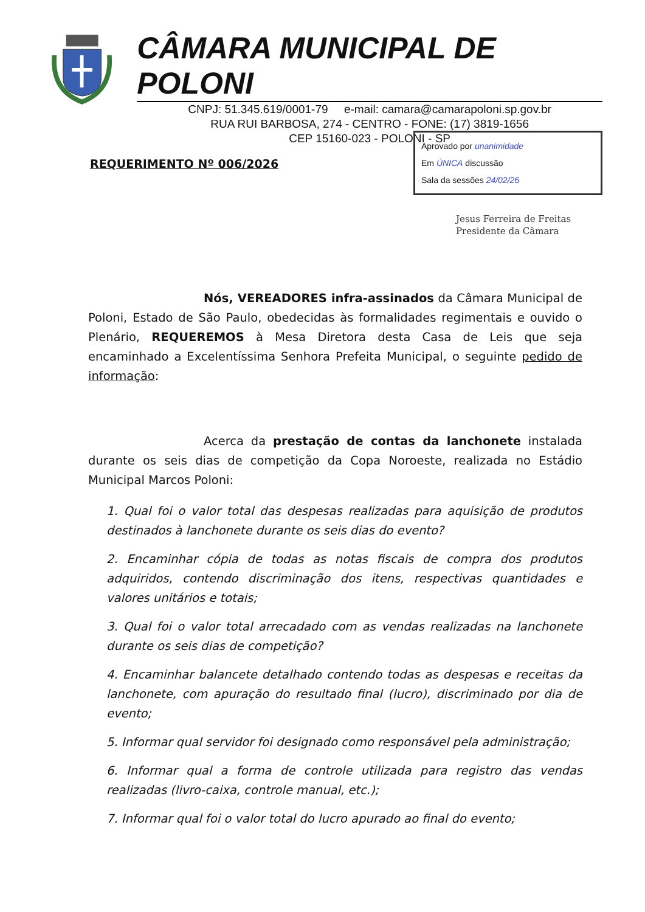CÂMARA MUNICIPAL DE POLONI
CNPJ: 51.345.619/0001-79 e-mail: camara@camarapoloni.sp.gov.br
RUA RUI BARBOSA, 274 - CENTRO - FONE: (17) 3819-1656
CEP 15160-023 - POLONI - SP
REQUERIMENTO Nº 006/2026
Aprovado por unanimidade
Em ÚNICA discussão
Sala da sessões 24/02/26
Jesus Ferreira de Freitas
Presidente da Câmara
Nós, VEREADORES infra-assinados da Câmara Municipal de Poloni, Estado de São Paulo, obedecidas às formalidades regimentais e ouvido o Plenário, REQUEREMOS à Mesa Diretora desta Casa de Leis que seja encaminhado a Excelentíssima Senhora Prefeita Municipal, o seguinte pedido de informação:
Acerca da prestação de contas da lanchonete instalada durante os seis dias de competição da Copa Noroeste, realizada no Estádio Municipal Marcos Poloni:
1. Qual foi o valor total das despesas realizadas para aquisição de produtos destinados à lanchonete durante os seis dias do evento?
2. Encaminhar cópia de todas as notas fiscais de compra dos produtos adquiridos, contendo discriminação dos itens, respectivas quantidades e valores unitários e totais;
3. Qual foi o valor total arrecadado com as vendas realizadas na lanchonete durante os seis dias de competição?
4. Encaminhar balancete detalhado contendo todas as despesas e receitas da lanchonete, com apuração do resultado final (lucro), discriminado por dia de evento;
5. Informar qual servidor foi designado como responsável pela administração;
6. Informar qual a forma de controle utilizada para registro das vendas realizadas (livro-caixa, controle manual, etc.);
7. Informar qual foi o valor total do lucro apurado ao final do evento;